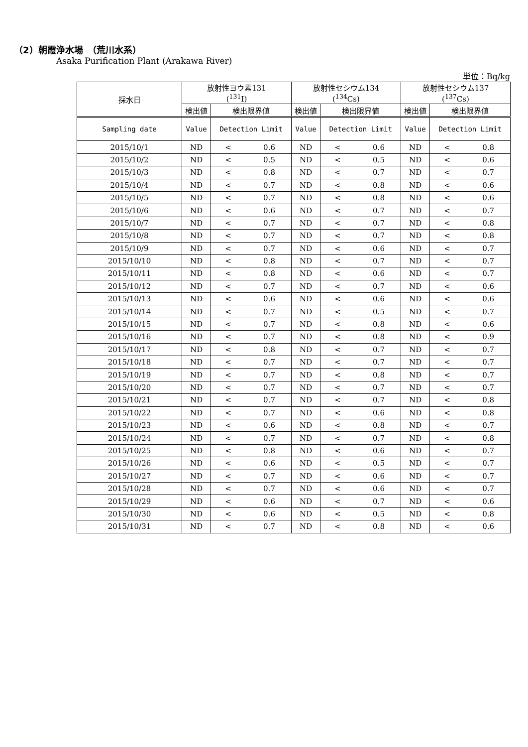（2）朝霞浄水場　（荒川水系）
Asaka Purification Plant (Arakawa River)
単位：Bq/kg
| 採水日 | 放射性ヨウ素131 (<sup>131</sup>I) | | | 放射性セシウム134 (<sup>134</sup>Cs) | | | 放射性セシウム137 (<sup>137</sup>Cs) | | |
| --- | --- | --- | --- | --- | --- | --- | --- | --- | --- |
| | 検出値 | 検出限界値 | | 検出値 | 検出限界値 | | 検出値 | 検出限界値 | |
| Sampling date | Value | Detection Limit | | Value | Detection Limit | | Value | Detection Limit | |
| 2015/10/1 | ND | < | 0.6 | ND | < | 0.6 | ND | < | 0.8 |
| 2015/10/2 | ND | < | 0.5 | ND | < | 0.5 | ND | < | 0.6 |
| 2015/10/3 | ND | < | 0.8 | ND | < | 0.7 | ND | < | 0.7 |
| 2015/10/4 | ND | < | 0.7 | ND | < | 0.8 | ND | < | 0.6 |
| 2015/10/5 | ND | < | 0.7 | ND | < | 0.8 | ND | < | 0.6 |
| 2015/10/6 | ND | < | 0.6 | ND | < | 0.7 | ND | < | 0.7 |
| 2015/10/7 | ND | < | 0.7 | ND | < | 0.7 | ND | < | 0.8 |
| 2015/10/8 | ND | < | 0.7 | ND | < | 0.7 | ND | < | 0.8 |
| 2015/10/9 | ND | < | 0.7 | ND | < | 0.6 | ND | < | 0.7 |
| 2015/10/10 | ND | < | 0.8 | ND | < | 0.7 | ND | < | 0.7 |
| 2015/10/11 | ND | < | 0.8 | ND | < | 0.6 | ND | < | 0.7 |
| 2015/10/12 | ND | < | 0.7 | ND | < | 0.7 | ND | < | 0.6 |
| 2015/10/13 | ND | < | 0.6 | ND | < | 0.6 | ND | < | 0.6 |
| 2015/10/14 | ND | < | 0.7 | ND | < | 0.5 | ND | < | 0.7 |
| 2015/10/15 | ND | < | 0.7 | ND | < | 0.8 | ND | < | 0.6 |
| 2015/10/16 | ND | < | 0.7 | ND | < | 0.8 | ND | < | 0.9 |
| 2015/10/17 | ND | < | 0.8 | ND | < | 0.7 | ND | < | 0.7 |
| 2015/10/18 | ND | < | 0.7 | ND | < | 0.7 | ND | < | 0.7 |
| 2015/10/19 | ND | < | 0.7 | ND | < | 0.8 | ND | < | 0.7 |
| 2015/10/20 | ND | < | 0.7 | ND | < | 0.7 | ND | < | 0.7 |
| 2015/10/21 | ND | < | 0.7 | ND | < | 0.7 | ND | < | 0.8 |
| 2015/10/22 | ND | < | 0.7 | ND | < | 0.6 | ND | < | 0.8 |
| 2015/10/23 | ND | < | 0.6 | ND | < | 0.8 | ND | < | 0.7 |
| 2015/10/24 | ND | < | 0.7 | ND | < | 0.7 | ND | < | 0.8 |
| 2015/10/25 | ND | < | 0.8 | ND | < | 0.6 | ND | < | 0.7 |
| 2015/10/26 | ND | < | 0.6 | ND | < | 0.5 | ND | < | 0.7 |
| 2015/10/27 | ND | < | 0.7 | ND | < | 0.6 | ND | < | 0.7 |
| 2015/10/28 | ND | < | 0.7 | ND | < | 0.6 | ND | < | 0.7 |
| 2015/10/29 | ND | < | 0.6 | ND | < | 0.7 | ND | < | 0.6 |
| 2015/10/30 | ND | < | 0.6 | ND | < | 0.5 | ND | < | 0.8 |
| 2015/10/31 | ND | < | 0.7 | ND | < | 0.8 | ND | < | 0.6 |